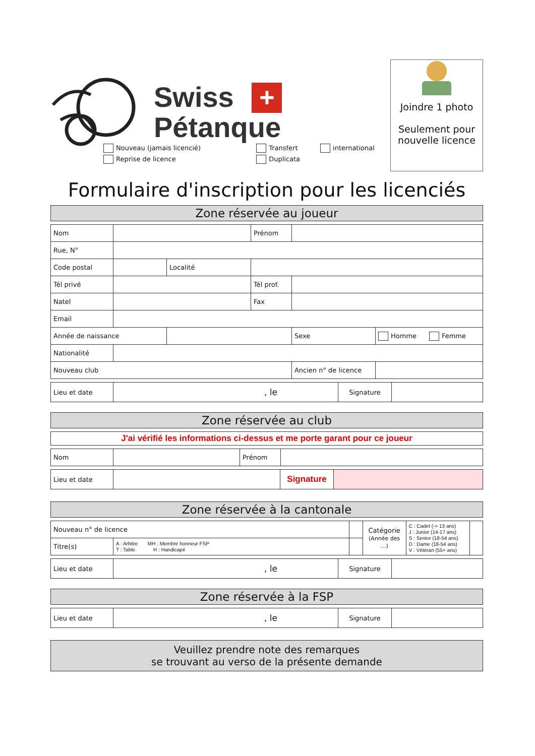Swiss +
Pétanque
Joindre 1 photo
Seulement pour
nouvelle licence
Nouveau (jamais licencié)
Reprise de licence
Transfert
Duplicata
international
Formulaire d'inscription pour les licenciés
Zone réservée au joueur
| Nom | | | | Prénom | | | |
| Rue, N° | | | | | | | |
| Code postal | | Localité | | | | | |
| Tél privé | | | | Tél prof. | | | |
| Natel | | | | Fax | | | |
| Email | | | | | | | |
| Année de naissance | | | | | | Sexe | Homme Femme |
| Nationalité | | | | | | | |
| Nouveau club | | | | | | Ancien n° de licence | |
| Lieu et date | , le | Signature | |
Zone réservée au club
| J'ai vérifié les informations ci-dessus et me porte garant pour ce joueur |
| Nom | | Prénom | |
| Lieu et date | | Signature | |
Zone réservée à la cantonale
| Nouveau n° de licence | | | | Catégorie (Année des …) | C : Cadet (-> 13 ans) J : Junior (14-17 ans) S : Senior (18-54 ans) D : Dame (18-54 ans) V : Vétéran (55+ ans) | |
| Titre(s) | A : Arbitre MH : Membre honneur FSP T : Table H : Handicapé | | | | | |
| Lieu et date | , le | Signature | |
Zone réservée à la FSP
| Lieu et date | , le | Signature | |
Veuillez prendre note des remarques
se trouvant au verso de la présente demande